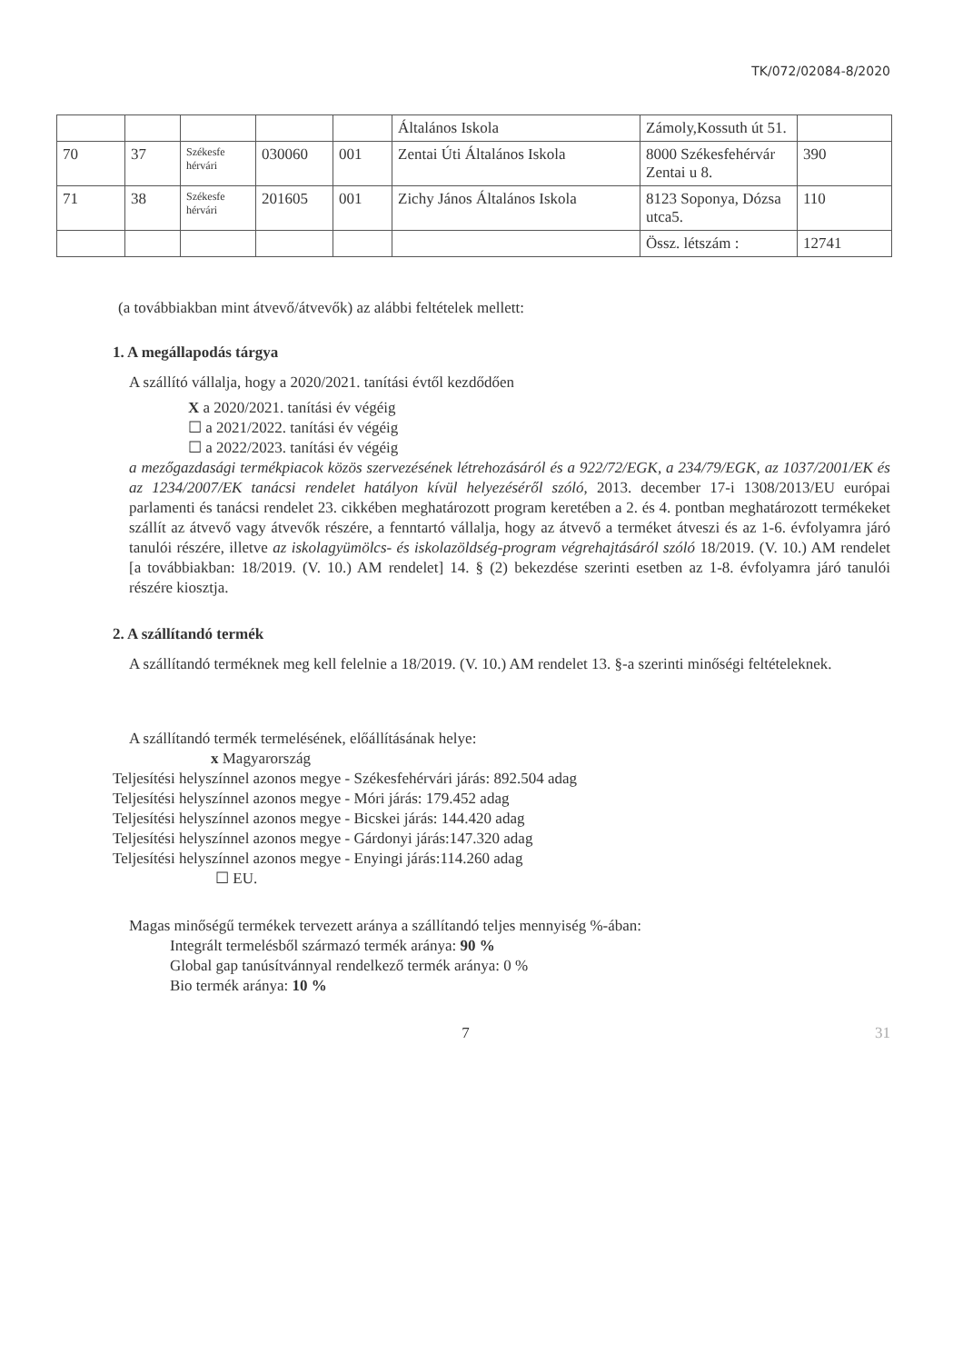TK/072/02084-8/2020
| | | | | | Általános Iskola | Zámoly,Kossuth út 51. | |
| 70 | 37 | Székesfe hérvári | 030060 | 001 | Zentai Úti Általános Iskola | 8000 Székesfehérvár Zentai u 8. | 390 |
| 71 | 38 | Székesfe hérvári | 201605 | 001 | Zichy János Általános Iskola | 8123 Soponya, Dózsa utca5. | 110 |
| | | | | | | Össz. létszám : | 12741 |
(a továbbiakban mint átvevő/átvevők) az alábbi feltételek mellett:
1. A megállapodás tárgya
A szállító vállalja, hogy a 2020/2021. tanítási évtől kezdődően
X a 2020/2021. tanítási év végéig
☐ a 2021/2022. tanítási év végéig
☐ a 2022/2023. tanítási év végéig
a mezőgazdasági termékpiacok közös szervezésének létrehozásáról és a 922/72/EGK, a 234/79/EGK, az 1037/2001/EK és az 1234/2007/EK tanácsi rendelet hatályon kívül helyezéséről szóló, 2013. december 17-i 1308/2013/EU európai parlamenti és tanácsi rendelet 23. cikkében meghatározott program keretében a 2. és 4. pontban meghatározott termékeket szállít az átvevő vagy átvevők részére, a fenntartó vállalja, hogy az átvevő a terméket átveszi és az 1-6. évfolyamra járó tanulói részére, illetve az iskolagyümölcs- és iskolazöldség-program végrehajtásáról szóló 18/2019. (V. 10.) AM rendelet [a továbbiakban: 18/2019. (V. 10.) AM rendelet] 14. § (2) bekezdése szerinti esetben az 1-8. évfolyamra járó tanulói részére kiosztja.
2. A szállítandó termék
A szállítandó terméknek meg kell felelnie a 18/2019. (V. 10.) AM rendelet 13. §-a szerinti minőségi feltételeknek.
A szállítandó termék termelésének, előállításának helye:
x Magyarország
Teljesítési helyszínnel azonos megye - Székesfehérvári járás: 892.504 adag
Teljesítési helyszínnel azonos megye - Móri járás: 179.452 adag
Teljesítési helyszínnel azonos megye - Bicskei járás: 144.420 adag
Teljesítési helyszínnel azonos megye - Gárdonyi járás:147.320 adag
Teljesítési helyszínnel azonos megye - Enyingi járás:114.260 adag
☐ EU.
Magas minőségű termékek tervezett aránya a szállítandó teljes mennyiség %-ában:
Integrált termelésből származó termék aránya: 90 %
Global gap tanúsítvánnyal rendelkező termék aránya: 0 %
Bio termék aránya: 10 %
7 31